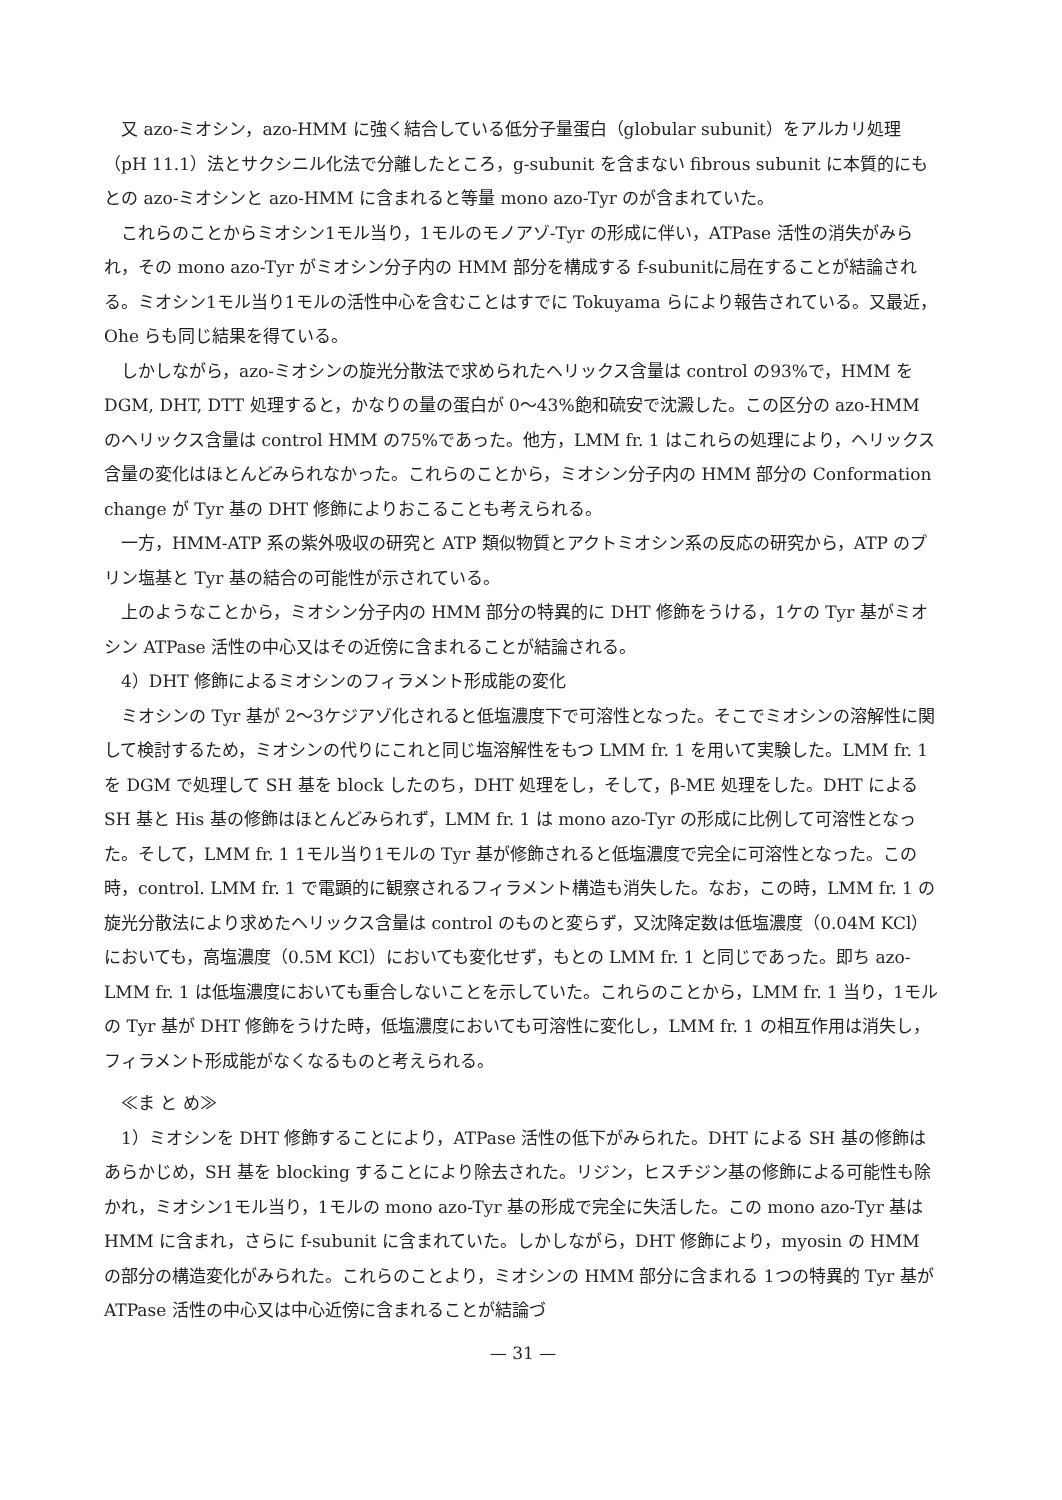又 azo-ミオシン，azo-HMM に強く結合している低分子量蛋白（globular subunit）をアルカリ処理（pH 11.1）法とサクシニル化法で分離したところ，g-subunit を含まない fibrous subunit に本質的にもとの azo-ミオシンと azo-HMM に含まれると等量 mono azo-Tyr のが含まれていた。
これらのことからミオシン1モル当り，1モルのモノアゾ-Tyr の形成に伴い，ATPase 活性の消失がみられ，その mono azo-Tyr がミオシン分子内の HMM 部分を構成する f-subunitに局在することが結論される。ミオシン1モル当り1モルの活性中心を含むことはすでに Tokuyama らにより報告されている。又最近，Ohe らも同じ結果を得ている。
しかしながら，azo-ミオシンの旋光分散法で求められたヘリックス含量は control の93%で，HMM を DGM, DHT, DTT 処理すると，かなりの量の蛋白が 0～43%飽和硫安で沈澱した。この区分の azo-HMM のヘリックス含量は control HMM の75%であった。他方，LMM fr. 1 はこれらの処理により，ヘリックス含量の変化はほとんどみられなかった。これらのことから，ミオシン分子内の HMM 部分の Conformation change が Tyr 基の DHT 修飾によりおこることも考えられる。
一方，HMM-ATP 系の紫外吸収の研究と ATP 類似物質とアクトミオシン系の反応の研究から，ATP のプリン塩基と Tyr 基の結合の可能性が示されている。
上のようなことから，ミオシン分子内の HMM 部分の特異的に DHT 修飾をうける，1ケの Tyr 基がミオシン ATPase 活性の中心又はその近傍に含まれることが結論される。
4）DHT 修飾によるミオシンのフィラメント形成能の変化
ミオシンの Tyr 基が 2～3ケジアゾ化されると低塩濃度下で可溶性となった。そこでミオシンの溶解性に関して検討するため，ミオシンの代りにこれと同じ塩溶解性をもつ LMM fr. 1 を用いて実験した。LMM fr. 1 を DGM で処理して SH 基を block したのち，DHT 処理をし，そして，β-ME 処理をした。DHT による SH 基と His 基の修飾はほとんどみられず，LMM fr. 1 は mono azo-Tyr の形成に比例して可溶性となった。そして，LMM fr. 1 1モル当り1モルの Tyr 基が修飾されると低塩濃度で完全に可溶性となった。この時，control. LMM fr. 1 で電顕的に観察されるフィラメント構造も消失した。なお，この時，LMM fr. 1 の旋光分散法により求めたヘリックス含量は control のものと変らず，又沈降定数は低塩濃度（0.04M KCl）においても，高塩濃度（0.5M KCl）においても変化せず，もとの LMM fr. 1 と同じであった。即ち azo-LMM fr. 1 は低塩濃度においても重合しないことを示していた。これらのことから，LMM fr. 1 当り，1モルの Tyr 基が DHT 修飾をうけた時，低塩濃度においても可溶性に変化し，LMM fr. 1 の相互作用は消失し，フィラメント形成能がなくなるものと考えられる。
≪ま と め≫
1）ミオシンを DHT 修飾することにより，ATPase 活性の低下がみられた。DHT による SH 基の修飾はあらかじめ，SH 基を blocking することにより除去された。リジン，ヒスチジン基の修飾による可能性も除かれ，ミオシン1モル当り，1モルの mono azo-Tyr 基の形成で完全に失活した。この mono azo-Tyr 基は HMM に含まれ，さらに f-subunit に含まれていた。しかしながら，DHT 修飾により，myosin の HMM の部分の構造変化がみられた。これらのことより，ミオシンの HMM 部分に含まれる 1つの特異的 Tyr 基が ATPase 活性の中心又は中心近傍に含まれることが結論づ
— 31 —